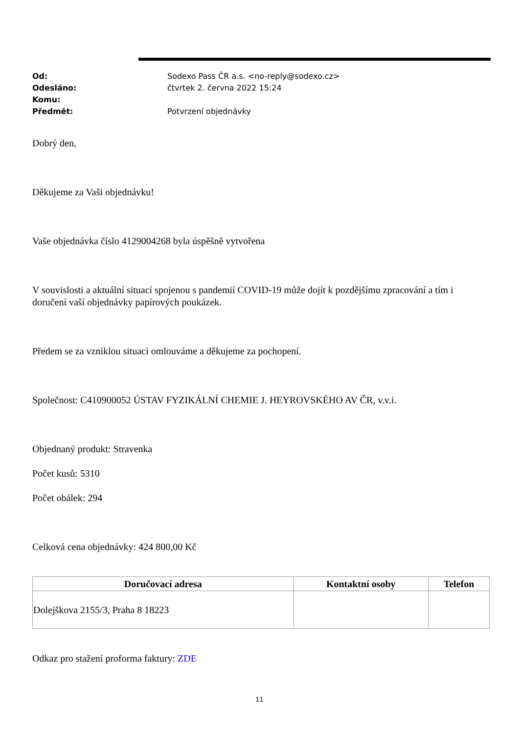Od: Sodexo Pass ČR a.s. <no-reply@sodexo.cz>
Odesláno: čtvrtek 2. června 2022 15:24
Komu:
Předmět: Potvrzení objednávky
Dobrý den,
Děkujeme za Vaši objednávku!
Vaše objednávka číslo 4129004268 byla úspěšně vytvořena
V souvislosti a aktuální situací spojenou s pandemií COVID-19 může dojít k pozdějšímu zpracování a tím i doručení vaší objednávky papírových poukázek.
Předem se za vzniklou situaci omlouváme a děkujeme za pochopení.
Společnost: C410900052 ÚSTAV FYZIKÁLNÍ CHEMIE J. HEYROVSKÉHO AV ČR, v.v.i.
Objednaný produkt: Stravenka
Počet kusů: 5310
Počet obálek: 294
Celková cena objednávky: 424 800,00 Kč
| Doručovací adresa | Kontaktní osoby | Telefon |
| --- | --- | --- |
| Dolejškova 2155/3, Praha 8 18223 | | |
Odkaz pro stažení proforma faktury: ZDE
11